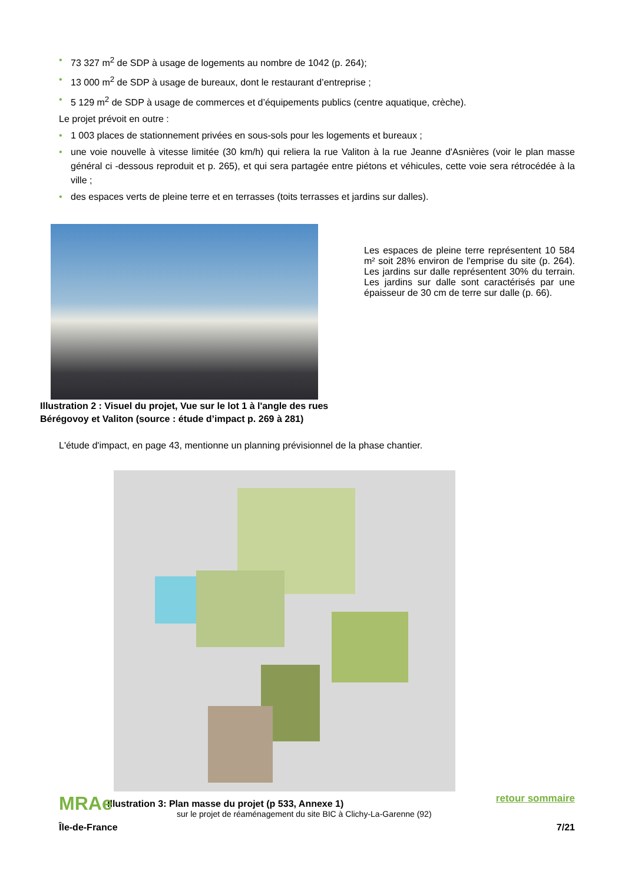• 73 327 m<sup>2</sup> de SDP à usage de logements au nombre de 1042 (p. 264);
• 13 000 m<sup>2</sup> de SDP à usage de bureaux, dont le restaurant d’entreprise ;
• 5 129 m<sup>2</sup> de SDP à usage de commerces et d’équipements publics (centre aquatique, crèche).
Le projet prévoit en outre :
• 1 003 places de stationnement privées en sous-sols pour les logements et bureaux ;
• une voie nouvelle à vitesse limitée (30 km/h) qui reliera la rue Valiton à la rue Jeanne d'Asnières (voir le plan masse général ci -dessous reproduit et p. 265), et qui sera partagée entre piétons et véhicules, cette voie sera rétrocédée à la ville ;
• des espaces verts de pleine terre et en terrasses (toits terrasses et jardins sur dalles).
Illustration 2 : Visuel du projet, Vue sur le lot 1 à l'angle des rues Bérégovoy et Valiton (source : étude d’impact p. 269 à 281)
Les espaces de pleine terre représentent 10 584 m² soit 28% environ de l'emprise du site (p. 264). Les jardins sur dalle représentent 30% du terrain. Les jardins sur dalle sont caractérisés par une épaisseur de 30 cm de terre sur dalle (p. 66).
L'étude d'impact, en page 43, mentionne un planning prévisionnel de la phase chantier.
Illustration 3: Plan masse du projet (p 533, Annexe 1)
MRAe
sur le projet de réaménagement du site BIC à Clichy-La-Garenne (92)
retour sommaire
Île-de-France 7/21